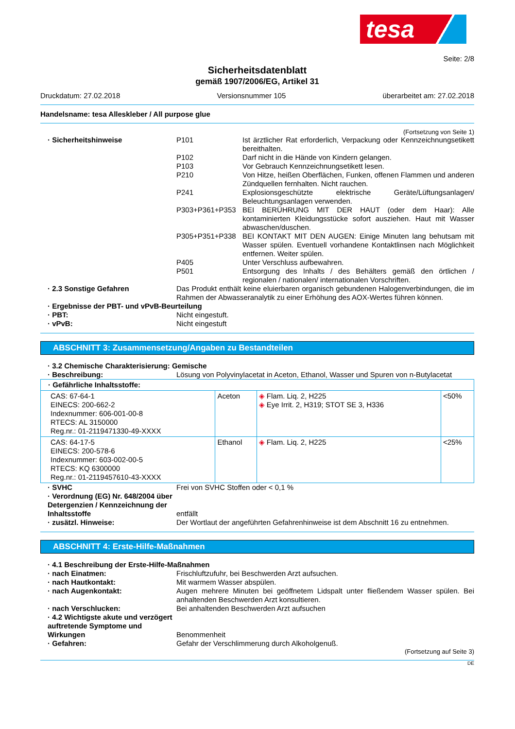tesa
Seite: 2/8
Sicherheitsdatenblatt
gemäß 1907/2006/EG, Artikel 31
Druckdatum: 27.02.2018 Versionsnummer 105 überarbeitet am: 27.02.2018
Handelsname: tesa Alleskleber / All purpose glue
(Fortsetzung von Seite 1)
· Sicherheitshinweise P101 Ist ärztlicher Rat erforderlich, Verpackung oder Kennzeichnungsetikett bereithalten.
P102 Darf nicht in die Hände von Kindern gelangen.
P103 Vor Gebrauch Kennzeichnungsetikett lesen.
P210 Von Hitze, heißen Oberflächen, Funken, offenen Flammen und anderen Zündquellen fernhalten. Nicht rauchen.
P241 Explosionsgeschützte elektrische Geräte/Lüftungsanlagen/ Beleuchtungsanlagen verwenden.
P303+P361+P353 BEI BERÜHRUNG MIT DER HAUT (oder dem Haar): Alle kontaminierten Kleidungsstücke sofort ausziehen. Haut mit Wasser abwaschen/duschen.
P305+P351+P338 BEI KONTAKT MIT DEN AUGEN: Einige Minuten lang behutsam mit Wasser spülen. Eventuell vorhandene Kontaktlinsen nach Möglichkeit entfernen. Weiter spülen.
P405 Unter Verschluss aufbewahren.
P501 Entsorgung des Inhalts / des Behälters gemäß den örtlichen / regionalen / nationalen/ internationalen Vorschriften.
· 2.3 Sonstige Gefahren Das Produkt enthält keine eluierbaren organisch gebundenen Halogenverbindungen, die im Rahmen der Abwasseranalytik zu einer Erhöhung des AOX-Wertes führen können.
· Ergebnisse der PBT- und vPvB-Beurteilung
· PBT: Nicht eingestuft.
· vPvB: Nicht eingestuft
ABSCHNITT 3: Zusammensetzung/Angaben zu Bestandteilen
· 3.2 Chemische Charakterisierung: Gemische
· Beschreibung: Lösung von Polyvinylacetat in Aceton, Ethanol, Wasser und Spuren von n-Butylacetat
| · Gefährliche Inhaltsstoffe: | | | |
| CAS: 67-64-1 EINECS: 200-662-2 Indexnummer: 606-001-00-8 RTECS: AL 3150000 Reg.nr.: 01-2119471330-49-XXXX | Aceton | ◈ Flam. Liq. 2, H225 ◈ Eye Irrit. 2, H319; STOT SE 3, H336 | <50% |
| CAS: 64-17-5 EINECS: 200-578-6 Indexnummer: 603-002-00-5 RTECS: KQ 6300000 Reg.nr.: 01-2119457610-43-XXXX | Ethanol | ◈ Flam. Liq. 2, H225 | <25% |
· SVHC Frei von SVHC Stoffen oder < 0,1 %
· Verordnung (EG) Nr. 648/2004 über Detergenzien / Kennzeichnung der Inhaltsstoffe
entfällt
· zusätzl. Hinweise: Der Wortlaut der angeführten Gefahrenhinweise ist dem Abschnitt 16 zu entnehmen.
ABSCHNITT 4: Erste-Hilfe-Maßnahmen
· 4.1 Beschreibung der Erste-Hilfe-Maßnahmen
· nach Einatmen: Frischluftzufuhr, bei Beschwerden Arzt aufsuchen.
· nach Hautkontakt: Mit warmem Wasser abspülen.
· nach Augenkontakt: Augen mehrere Minuten bei geöffnetem Lidspalt unter fließendem Wasser spülen. Bei anhaltenden Beschwerden Arzt konsultieren.
· nach Verschlucken: Bei anhaltenden Beschwerden Arzt aufsuchen
· 4.2 Wichtigste akute und verzögert auftretende Symptome und Wirkungen
Benommenheit
· Gefahren: Gefahr der Verschlimmerung durch Alkoholgenuß.
(Fortsetzung auf Seite 3)
DE